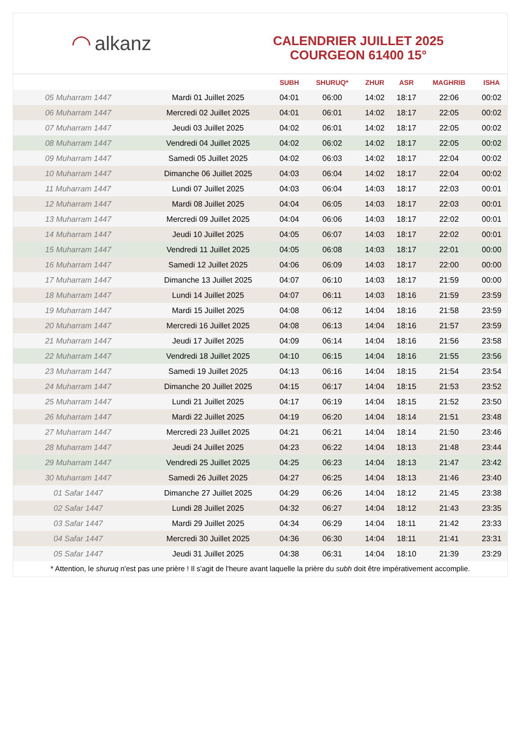◠ alkanz
CALENDRIER JUILLET 2025
COURGEON 61400 15°
| | | SUBH | SHURUQ* | ZHUR | ASR | MAGHRIB | ISHA |
| --- | --- | --- | --- | --- | --- | --- | --- |
| 05 Muharram 1447 | Mardi 01 Juillet 2025 | 04:01 | 06:00 | 14:02 | 18:17 | 22:06 | 00:02 |
| 06 Muharram 1447 | Mercredi 02 Juillet 2025 | 04:01 | 06:01 | 14:02 | 18:17 | 22:05 | 00:02 |
| 07 Muharram 1447 | Jeudi 03 Juillet 2025 | 04:02 | 06:01 | 14:02 | 18:17 | 22:05 | 00:02 |
| 08 Muharram 1447 | Vendredi 04 Juillet 2025 | 04:02 | 06:02 | 14:02 | 18:17 | 22:05 | 00:02 |
| 09 Muharram 1447 | Samedi 05 Juillet 2025 | 04:02 | 06:03 | 14:02 | 18:17 | 22:04 | 00:02 |
| 10 Muharram 1447 | Dimanche 06 Juillet 2025 | 04:03 | 06:04 | 14:02 | 18:17 | 22:04 | 00:02 |
| 11 Muharram 1447 | Lundi 07 Juillet 2025 | 04:03 | 06:04 | 14:03 | 18:17 | 22:03 | 00:01 |
| 12 Muharram 1447 | Mardi 08 Juillet 2025 | 04:04 | 06:05 | 14:03 | 18:17 | 22:03 | 00:01 |
| 13 Muharram 1447 | Mercredi 09 Juillet 2025 | 04:04 | 06:06 | 14:03 | 18:17 | 22:02 | 00:01 |
| 14 Muharram 1447 | Jeudi 10 Juillet 2025 | 04:05 | 06:07 | 14:03 | 18:17 | 22:02 | 00:01 |
| 15 Muharram 1447 | Vendredi 11 Juillet 2025 | 04:05 | 06:08 | 14:03 | 18:17 | 22:01 | 00:00 |
| 16 Muharram 1447 | Samedi 12 Juillet 2025 | 04:06 | 06:09 | 14:03 | 18:17 | 22:00 | 00:00 |
| 17 Muharram 1447 | Dimanche 13 Juillet 2025 | 04:07 | 06:10 | 14:03 | 18:17 | 21:59 | 00:00 |
| 18 Muharram 1447 | Lundi 14 Juillet 2025 | 04:07 | 06:11 | 14:03 | 18:16 | 21:59 | 23:59 |
| 19 Muharram 1447 | Mardi 15 Juillet 2025 | 04:08 | 06:12 | 14:04 | 18:16 | 21:58 | 23:59 |
| 20 Muharram 1447 | Mercredi 16 Juillet 2025 | 04:08 | 06:13 | 14:04 | 18:16 | 21:57 | 23:59 |
| 21 Muharram 1447 | Jeudi 17 Juillet 2025 | 04:09 | 06:14 | 14:04 | 18:16 | 21:56 | 23:58 |
| 22 Muharram 1447 | Vendredi 18 Juillet 2025 | 04:10 | 06:15 | 14:04 | 18:16 | 21:55 | 23:56 |
| 23 Muharram 1447 | Samedi 19 Juillet 2025 | 04:13 | 06:16 | 14:04 | 18:15 | 21:54 | 23:54 |
| 24 Muharram 1447 | Dimanche 20 Juillet 2025 | 04:15 | 06:17 | 14:04 | 18:15 | 21:53 | 23:52 |
| 25 Muharram 1447 | Lundi 21 Juillet 2025 | 04:17 | 06:19 | 14:04 | 18:15 | 21:52 | 23:50 |
| 26 Muharram 1447 | Mardi 22 Juillet 2025 | 04:19 | 06:20 | 14:04 | 18:14 | 21:51 | 23:48 |
| 27 Muharram 1447 | Mercredi 23 Juillet 2025 | 04:21 | 06:21 | 14:04 | 18:14 | 21:50 | 23:46 |
| 28 Muharram 1447 | Jeudi 24 Juillet 2025 | 04:23 | 06:22 | 14:04 | 18:13 | 21:48 | 23:44 |
| 29 Muharram 1447 | Vendredi 25 Juillet 2025 | 04:25 | 06:23 | 14:04 | 18:13 | 21:47 | 23:42 |
| 30 Muharram 1447 | Samedi 26 Juillet 2025 | 04:27 | 06:25 | 14:04 | 18:13 | 21:46 | 23:40 |
| 01 Safar 1447 | Dimanche 27 Juillet 2025 | 04:29 | 06:26 | 14:04 | 18:12 | 21:45 | 23:38 |
| 02 Safar 1447 | Lundi 28 Juillet 2025 | 04:32 | 06:27 | 14:04 | 18:12 | 21:43 | 23:35 |
| 03 Safar 1447 | Mardi 29 Juillet 2025 | 04:34 | 06:29 | 14:04 | 18:11 | 21:42 | 23:33 |
| 04 Safar 1447 | Mercredi 30 Juillet 2025 | 04:36 | 06:30 | 14:04 | 18:11 | 21:41 | 23:31 |
| 05 Safar 1447 | Jeudi 31 Juillet 2025 | 04:38 | 06:31 | 14:04 | 18:10 | 21:39 | 23:29 |
* Attention, le shuruq n'est pas une prière ! Il s'agit de l'heure avant laquelle la prière du subh doit être impérativement accomplie.